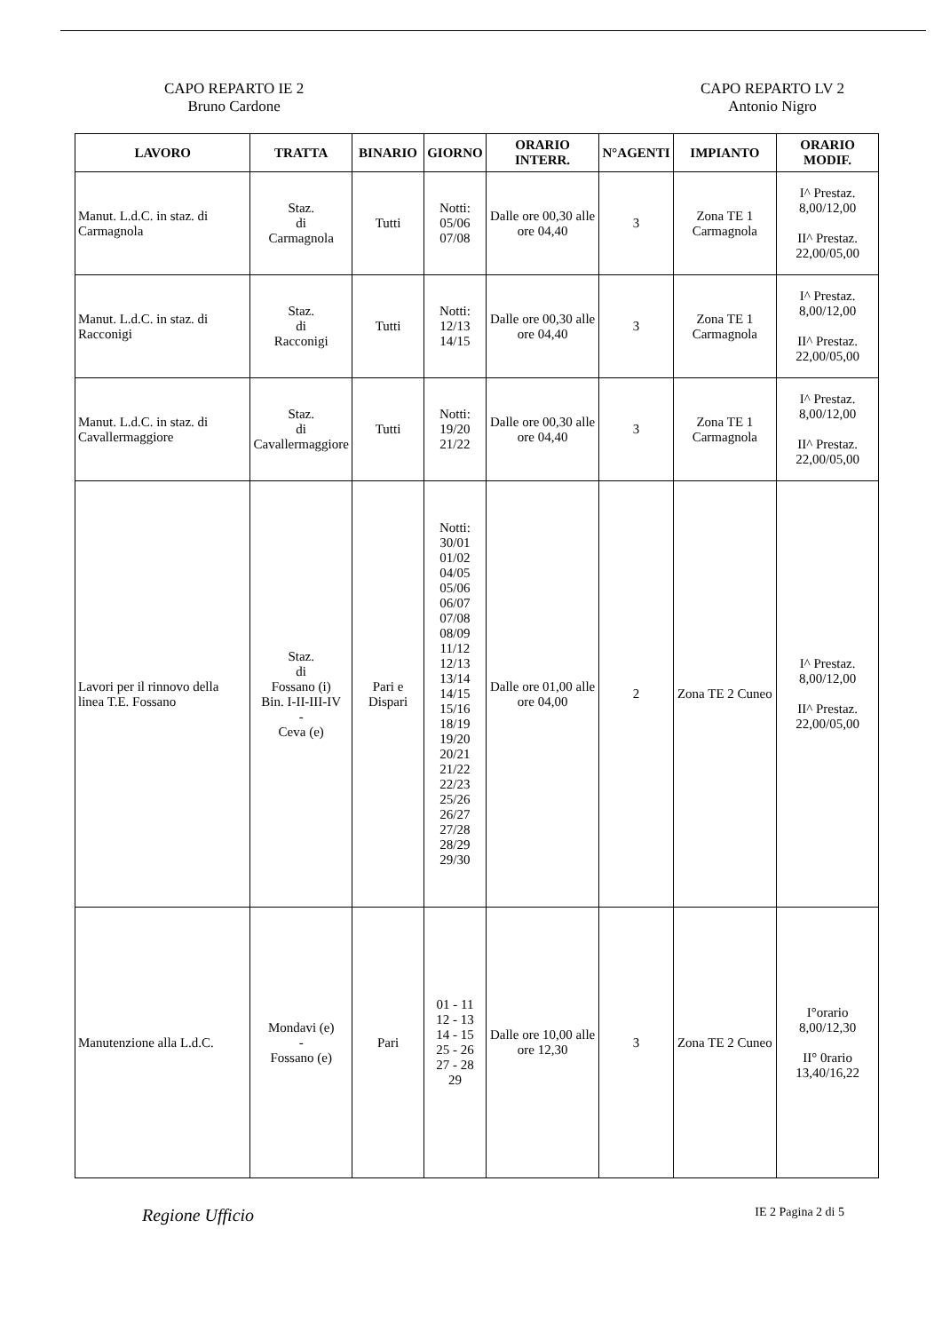CAPO REPARTO IE 2
Bruno Cardone
CAPO REPARTO LV 2
Antonio Nigro
| LAVORO | TRATTA | BINARIO | GIORNO | ORARIO INTERR. | N°AGENTI | IMPIANTO | ORARIO MODIF. |
| --- | --- | --- | --- | --- | --- | --- | --- |
| Manut. L.d.C. in staz. di Carmagnola | Staz. di Carmagnola | Tutti | Notti: 05/06 07/08 | Dalle ore 00,30 alle ore 04,40 | 3 | Zona TE 1 Carmagnola | I^ Prestaz. 8,00/12,00 II^ Prestaz. 22,00/05,00 |
| Manut. L.d.C. in staz. di Racconigi | Staz. di Racconigi | Tutti | Notti: 12/13 14/15 | Dalle ore 00,30 alle ore 04,40 | 3 | Zona TE 1 Carmagnola | I^ Prestaz. 8,00/12,00 II^ Prestaz. 22,00/05,00 |
| Manut. L.d.C. in staz. di Cavallermaggiore | Staz. di Cavallermaggiore | Tutti | Notti: 19/20 21/22 | Dalle ore 00,30 alle ore 04,40 | 3 | Zona TE 1 Carmagnola | I^ Prestaz. 8,00/12,00 II^ Prestaz. 22,00/05,00 |
| Lavori per il rinnovo della linea T.E. Fossano | Staz. di Fossano (i) Bin. I-II-III-IV - Ceva (e) | Pari e Dispari | Notti: 30/01 01/02 04/05 05/06 06/07 07/08 08/09 11/12 12/13 13/14 14/15 15/16 18/19 19/20 20/21 21/22 22/23 25/26 26/27 27/28 28/29 29/30 | Dalle ore 01,00 alle ore 04,00 | 2 | Zona TE 2 Cuneo | I^ Prestaz. 8,00/12,00 II^ Prestaz. 22,00/05,00 |
| Manutenzione alla L.d.C. | Mondavi (e) - Fossano (e) | Pari | 01 - 11 12 - 13 14 - 15 25 - 26 27 - 28 29 | Dalle ore 10,00 alle ore 12,30 | 3 | Zona TE 2 Cuneo | I°orario 8,00/12,30 II° 0rario 13,40/16,22 |
Regione Ufficio IE 2 Pagina 2 di 5